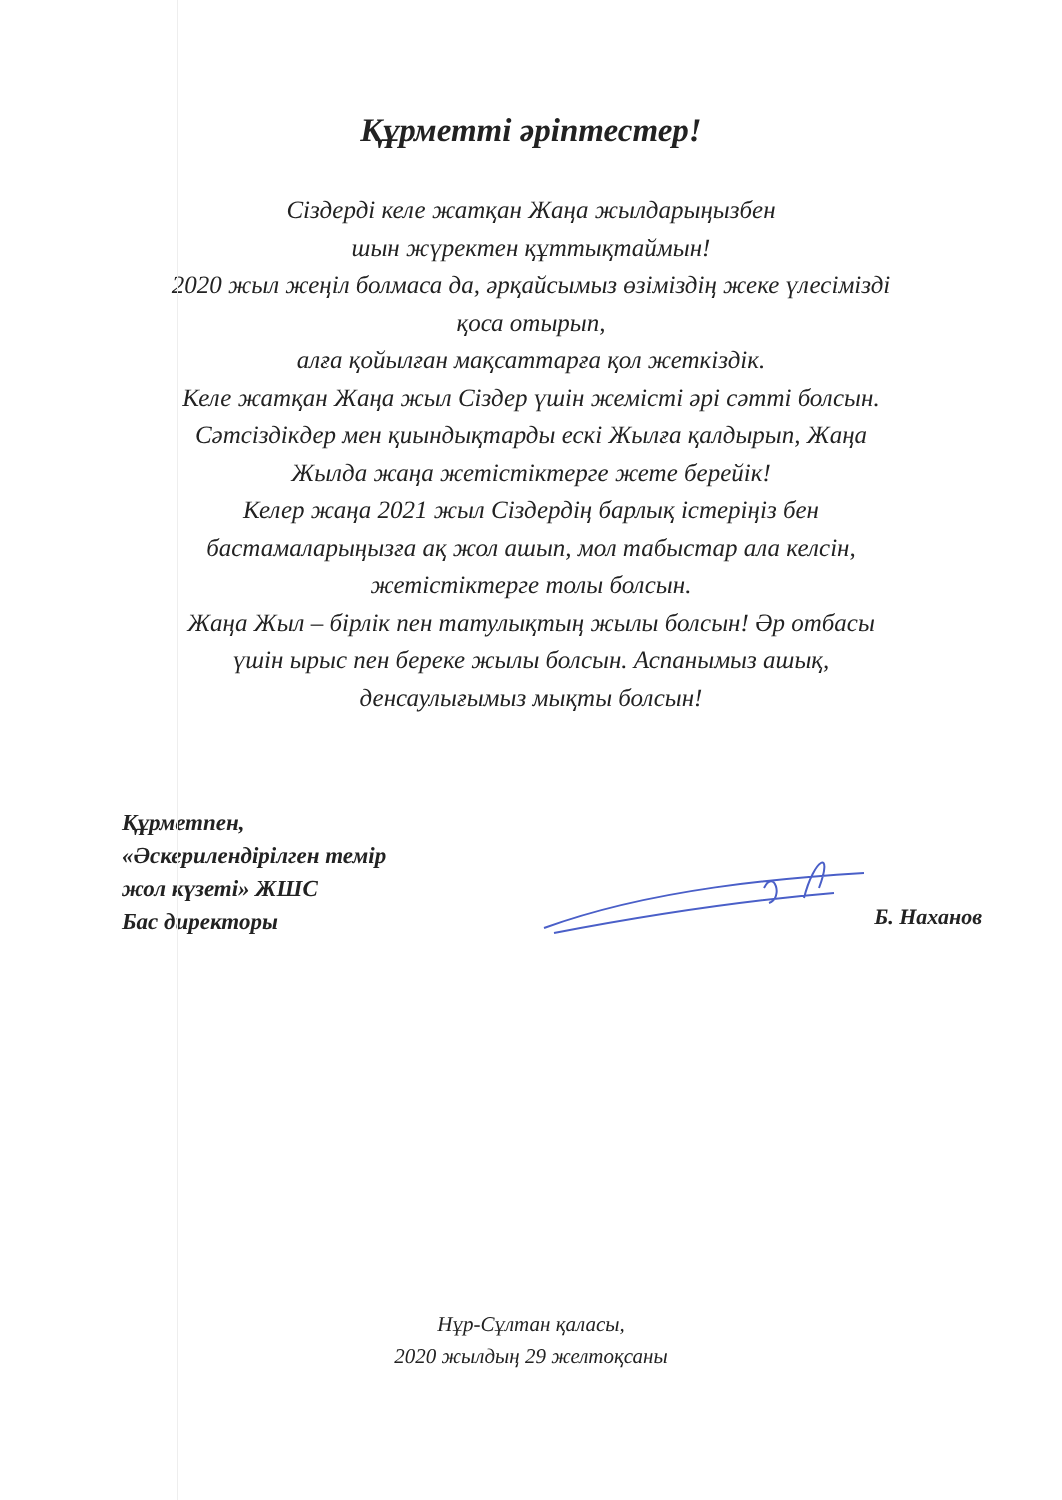Құрметті әріптестер!
Сіздерді келе жатқан Жаңа жылдарыңызбен
шын жүректен құттықтаймын!
2020 жыл жеңіл болмаса да, әрқайсымыз өзіміздің жеке үлесімізді
қоса отырып,
алға қойылған мақсаттарға қол жеткіздік.
Келе жатқан Жаңа жыл Сіздер үшін жемісті әрі сәтті болсын.
Сәтсіздікдер мен қиындықтарды ескі Жылға қалдырып, Жаңа
Жылда жаңа жетістіктерге жете берейік!
Келер жаңа 2021 жыл Сіздердің барлық істеріңіз бен
бастамаларыңызға ақ жол ашып, мол табыстар ала келсін,
жетістіктерге толы болсын.
Жаңа Жыл – бірлік пен татулықтың жылы болсын! Әр отбасы
үшін ырыс пен береке жылы болсын. Аспанымыз ашық,
денсаулығымыз мықты болсын!
Құрметпен,
«Әскерилендірілген темір
жол күзеті» ЖШС
Бас директоры
Б. Наханов
Нұр-Сұлтан қаласы,
2020 жылдың 29 желтоқсаны